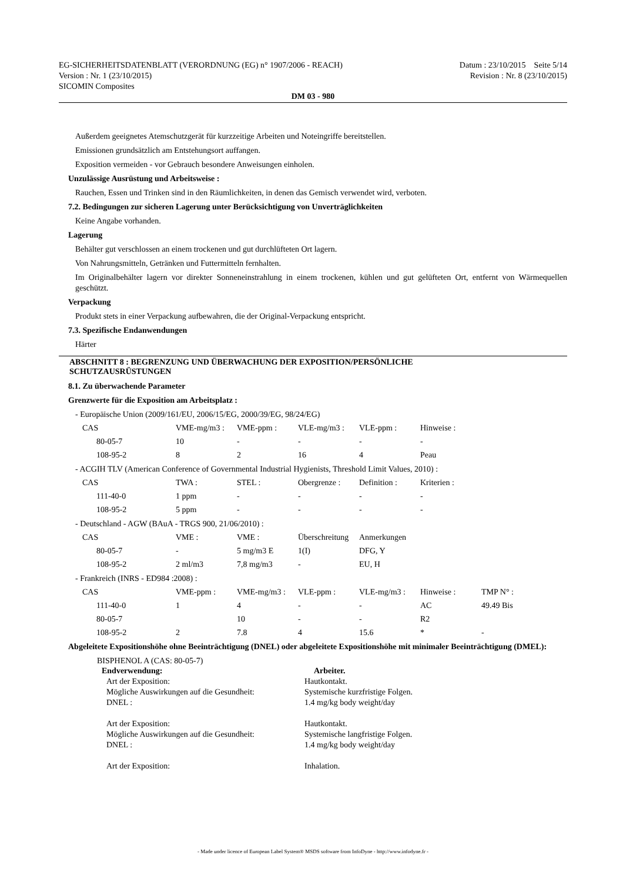EG-SICHERHEITSDATENBLATT (VERORDNUNG (EG) n° 1907/2006 - REACH)
Version : Nr. 1 (23/10/2015)
SICOMIN Composites
Datum : 23/10/2015 Seite 5/14
Revision : Nr. 8 (23/10/2015)
DM 03 - 980
Außerdem geeignetes Atemschutzgerät für kurzzeitige Arbeiten und Noteingriffe bereitstellen.
Emissionen grundsätzlich am Entstehungsort auffangen.
Exposition vermeiden - vor Gebrauch besondere Anweisungen einholen.
Unzulässige Ausrüstung und Arbeitsweise :
Rauchen, Essen und Trinken sind in den Räumlichkeiten, in denen das Gemisch verwendet wird, verboten.
7.2. Bedingungen zur sicheren Lagerung unter Berücksichtigung von Unverträglichkeiten
Keine Angabe vorhanden.
Lagerung
Behälter gut verschlossen an einem trockenen und gut durchlüfteten Ort lagern.
Von Nahrungsmitteln, Getränken und Futtermitteln fernhalten.
Im Originalbehälter lagern vor direkter Sonneneinstrahlung in einem trockenen, kühlen und gut gelüfteten Ort, entfernt von Wärmequellen geschützt.
Verpackung
Produkt stets in einer Verpackung aufbewahren, die der Original-Verpackung entspricht.
7.3. Spezifische Endanwendungen
Härter
ABSCHNITT 8 : BEGRENZUNG UND ÜBERWACHUNG DER EXPOSITION/PERSÖNLICHE
SCHUTZAUSRÜSTUNGEN
8.1. Zu überwachende Parameter
Grenzwerte für die Exposition am Arbeitsplatz :
- Europäische Union (2009/161/EU, 2006/15/EG, 2000/39/EG, 98/24/EG)
| CAS | VME-mg/m3 : | VME-ppm : | VLE-mg/m3 : | VLE-ppm : | Hinweise : |
| 80-05-7 | 10 | - | - | - | - |
| 108-95-2 | 8 | 2 | 16 | 4 | Peau |
- ACGIH TLV (American Conference of Governmental Industrial Hygienists, Threshold Limit Values, 2010) :
| CAS | TWA : | STEL : | Obergrenze : | Definition : | Kriterien : |
| 111-40-0 | 1 ppm | - | - | - | - |
| 108-95-2 | 5 ppm | - | - | - | - |
- Deutschland - AGW (BAuA - TRGS 900, 21/06/2010) :
| CAS | VME : | VME : | Überschreitung | Anmerkungen |
| 80-05-7 | - | 5 mg/m3 E | 1(I) | DFG, Y |
| 108-95-2 | 2 ml/m3 | 7,8 mg/m3 | - | EU, H |
- Frankreich (INRS - ED984 :2008) :
| CAS | VME-ppm : | VME-mg/m3 : | VLE-ppm : | VLE-mg/m3 : | Hinweise : | TMP N° : |
| 111-40-0 | 1 | 4 | - | - | AC | 49.49 Bis |
| 80-05-7 | | 10 | - | - | R2 | |
| 108-95-2 | 2 | 7.8 | 4 | 15.6 | * | - |
Abgeleitete Expositionshöhe ohne Beeinträchtigung (DNEL) oder abgeleitete Expositionshöhe mit minimaler Beeinträchtigung (DMEL):
BISPHENOL A (CAS: 80-05-7)
| Endverwendung: | Arbeiter. |
| Art der Exposition: | Hautkontakt. |
| Mögliche Auswirkungen auf die Gesundheit: | Systemische kurzfristige Folgen. |
| DNEL : | 1.4 mg/kg body weight/day |
| Art der Exposition: | Hautkontakt. |
| Mögliche Auswirkungen auf die Gesundheit: | Systemische langfristige Folgen. |
| DNEL : | 1.4 mg/kg body weight/day |
| Art der Exposition: | Inhalation. |
- Made under licence of European Label System® MSDS software from InfoDyne - http://www.infodyne.fr -